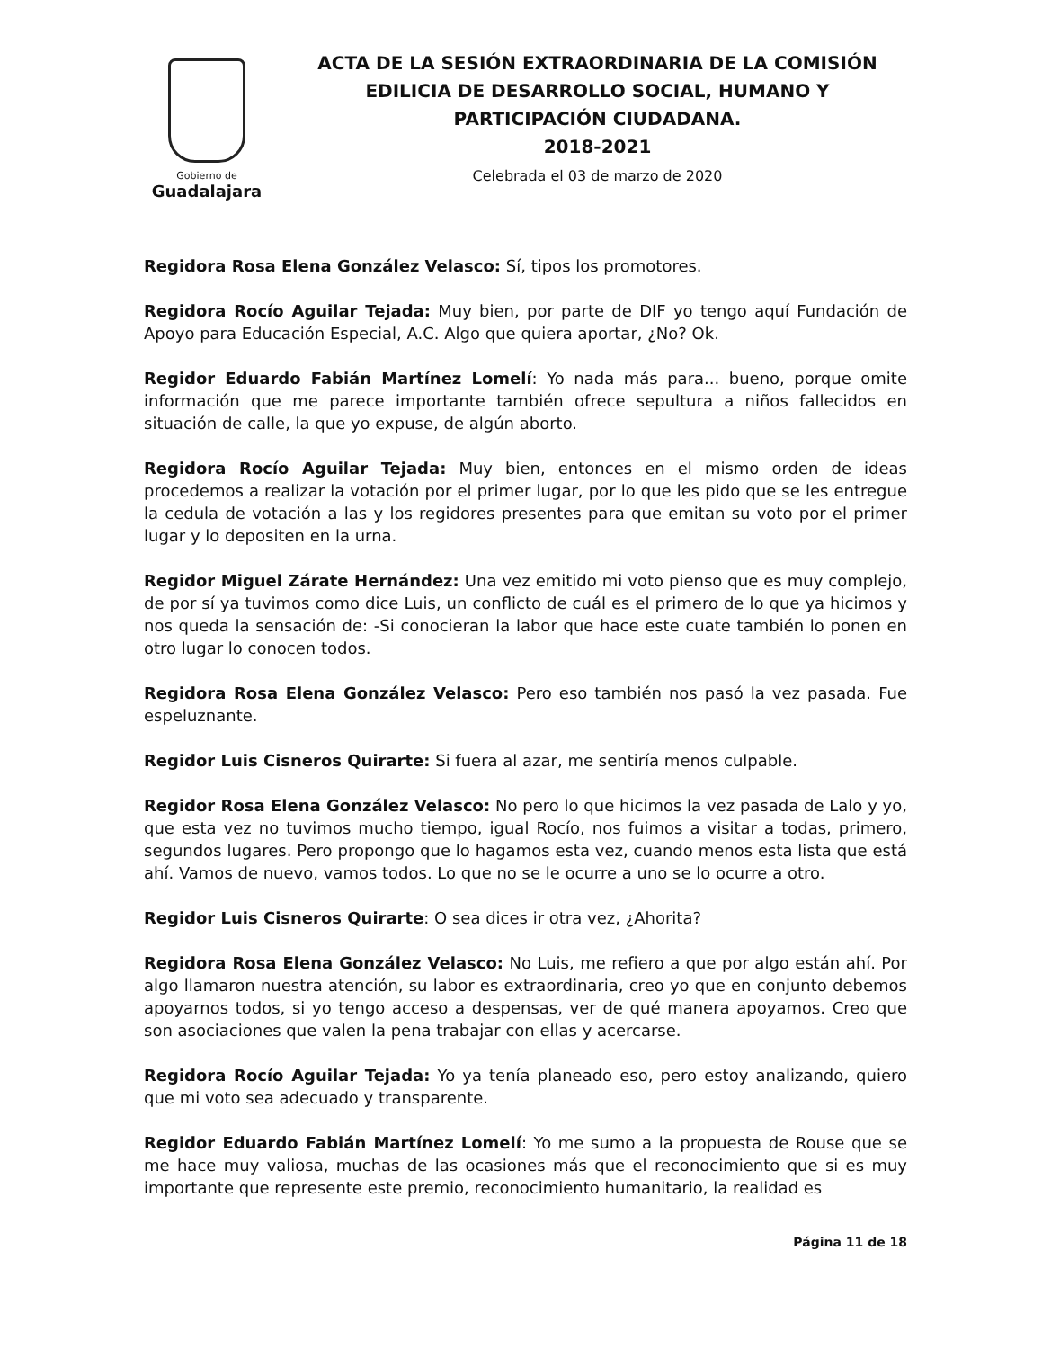Gobierno de
Guadalajara
ACTA DE LA SESIÓN EXTRAORDINARIA DE LA COMISIÓN EDILICIA DE DESARROLLO SOCIAL, HUMANO Y PARTICIPACIÓN CIUDADANA.
2018-2021
Celebrada el 03 de marzo de 2020
Regidora Rosa Elena González Velasco: Sí, tipos los promotores.
Regidora Rocío Aguilar Tejada: Muy bien, por parte de DIF yo tengo aquí Fundación de Apoyo para Educación Especial, A.C. Algo que quiera aportar, ¿No? Ok.
Regidor Eduardo Fabián Martínez Lomelí: Yo nada más para... bueno, porque omite información que me parece importante también ofrece sepultura a niños fallecidos en situación de calle, la que yo expuse, de algún aborto.
Regidora Rocío Aguilar Tejada: Muy bien, entonces en el mismo orden de ideas procedemos a realizar la votación por el primer lugar, por lo que les pido que se les entregue la cedula de votación a las y los regidores presentes para que emitan su voto por el primer lugar y lo depositen en la urna.
Regidor Miguel Zárate Hernández: Una vez emitido mi voto pienso que es muy complejo, de por sí ya tuvimos como dice Luis, un conflicto de cuál es el primero de lo que ya hicimos y nos queda la sensación de: -Si conocieran la labor que hace este cuate también lo ponen en otro lugar lo conocen todos.
Regidora Rosa Elena González Velasco: Pero eso también nos pasó la vez pasada. Fue espeluznante.
Regidor Luis Cisneros Quirarte: Si fuera al azar, me sentiría menos culpable.
Regidor Rosa Elena González Velasco: No pero lo que hicimos la vez pasada de Lalo y yo, que esta vez no tuvimos mucho tiempo, igual Rocío, nos fuimos a visitar a todas, primero, segundos lugares. Pero propongo que lo hagamos esta vez, cuando menos esta lista que está ahí. Vamos de nuevo, vamos todos. Lo que no se le ocurre a uno se lo ocurre a otro.
Regidor Luis Cisneros Quirarte: O sea dices ir otra vez, ¿Ahorita?
Regidora Rosa Elena González Velasco: No Luis, me refiero a que por algo están ahí. Por algo llamaron nuestra atención, su labor es extraordinaria, creo yo que en conjunto debemos apoyarnos todos, si yo tengo acceso a despensas, ver de qué manera apoyamos. Creo que son asociaciones que valen la pena trabajar con ellas y acercarse.
Regidora Rocío Aguilar Tejada: Yo ya tenía planeado eso, pero estoy analizando, quiero que mi voto sea adecuado y transparente.
Regidor Eduardo Fabián Martínez Lomelí: Yo me sumo a la propuesta de Rouse que se me hace muy valiosa, muchas de las ocasiones más que el reconocimiento que si es muy importante que represente este premio, reconocimiento humanitario, la realidad es
Página 11 de 18